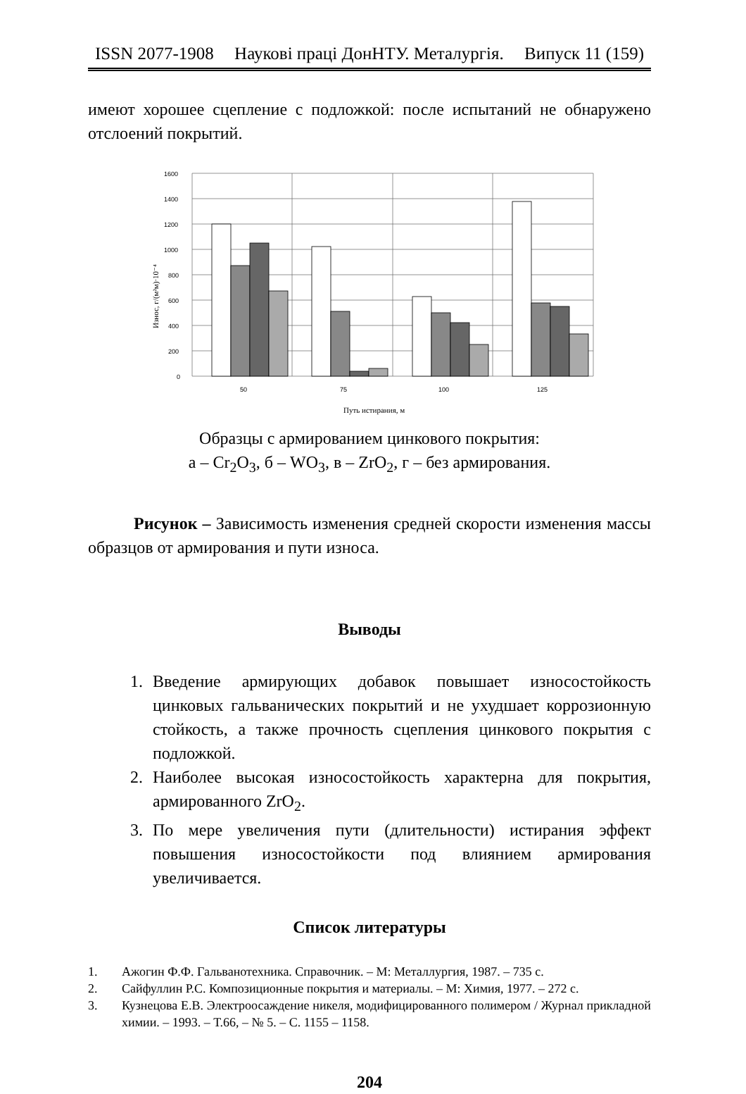ISSN 2077-1908 Наукові праці ДонНТУ. Металургія. Випуск 11 (159)
имеют хорошее сцепление с подложкой: после испытаний не обнаружено отслоений покрытий.
1600
1400
1200
1000
800
600
400
200
0
50
75
100
125
Путь истирания, м
Износ, г/(м²м)·10⁻⁴
Образцы с армированием цинкового покрытия:
а – Cr<sub>2</sub>O<sub>3</sub>, б – WO<sub>3</sub>, в – ZrO<sub>2</sub>, г – без армирования.
Рисунок – Зависимость изменения средней скорости изменения массы образцов от армирования и пути износа.
Выводы
1. Введение армирующих добавок повышает износостойкость цинковых гальванических покрытий и не ухудшает коррозионную стойкость, а также прочность сцепления цинкового покрытия с подложкой.
2. Наиболее высокая износостойкость характерна для покрытия, армированного ZrO<sub>2</sub>.
3. По мере увеличения пути (длительности) истирания эффект повышения износостойкости под влиянием армирования увеличивается.
Список литературы
1. Ажогин Ф.Ф. Гальванотехника. Справочник. – М: Металлургия, 1987. – 735 с.
2. Сайфуллин Р.С. Композиционные покрытия и материалы. – М: Химия, 1977. – 272 с.
3. Кузнецова Е.В. Электроосаждение никеля, модифицированного полимером / Журнал прикладной химии. – 1993. – Т.66, – № 5. – С. 1155 – 1158.
204